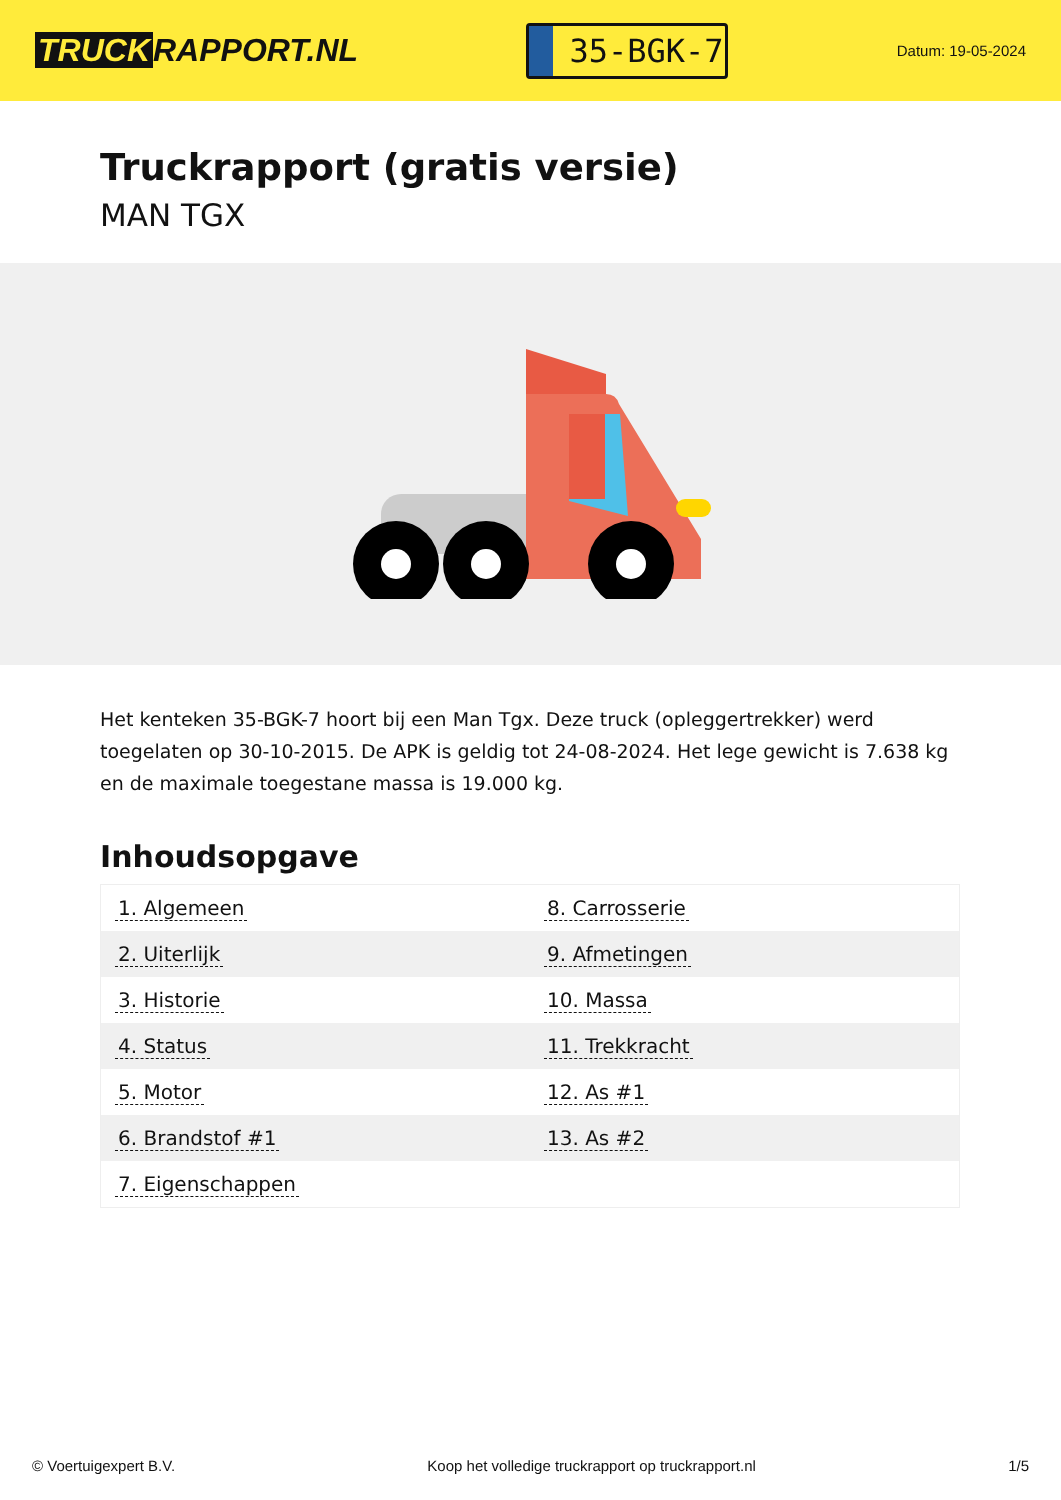TRUCK RAPPORT.NL
35-BGK-7
Datum: 19-05-2024
Truckrapport (gratis versie)
MAN TGX
Het kenteken 35-BGK-7 hoort bij een Man Tgx. Deze truck (opleggertrekker) werd toegelaten op 30-10-2015. De APK is geldig tot 24-08-2024. Het lege gewicht is 7.638 kg en de maximale toegestane massa is 19.000 kg.
Inhoudsopgave
| 1. Algemeen | 8. Carrosserie |
| 2. Uiterlijk | 9. Afmetingen |
| 3. Historie | 10. Massa |
| 4. Status | 11. Trekkracht |
| 5. Motor | 12. As #1 |
| 6. Brandstof #1 | 13. As #2 |
| 7. Eigenschappen | |
© Voertuigexpert B.V. Koop het volledige truckrapport op truckrapport.nl 1/5